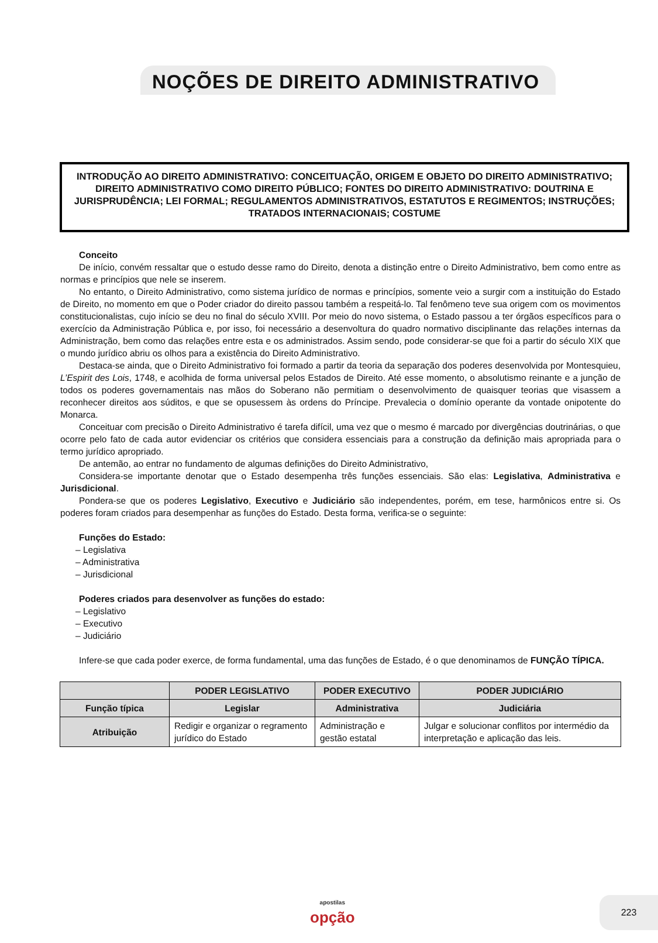NOÇÕES DE DIREITO ADMINISTRATIVO
INTRODUÇÃO AO DIREITO ADMINISTRATIVO: CONCEITUAÇÃO, ORIGEM E OBJETO DO DIREITO ADMINISTRATIVO; DIREITO ADMINISTRATIVO COMO DIREITO PÚBLICO; FONTES DO DIREITO ADMINISTRATIVO: DOUTRINA E JURISPRUDÊNCIA; LEI FORMAL; REGULAMENTOS ADMINISTRATIVOS, ESTATUTOS E REGIMENTOS; INSTRUÇÕES; TRATADOS INTERNACIONAIS; COSTUME
Conceito
De início, convém ressaltar que o estudo desse ramo do Direito, denota a distinção entre o Direito Administrativo, bem como entre as normas e princípios que nele se inserem.
No entanto, o Direito Administrativo, como sistema jurídico de normas e princípios, somente veio a surgir com a instituição do Estado de Direito, no momento em que o Poder criador do direito passou também a respeitá-lo. Tal fenômeno teve sua origem com os movimentos constitucionalistas, cujo início se deu no final do século XVIII. Por meio do novo sistema, o Estado passou a ter órgãos específicos para o exercício da Administração Pública e, por isso, foi necessário a desenvoltura do quadro normativo disciplinante das relações internas da Administração, bem como das relações entre esta e os administrados. Assim sendo, pode considerar-se que foi a partir do século XIX que o mundo jurídico abriu os olhos para a existência do Direito Administrativo.
Destaca-se ainda, que o Direito Administrativo foi formado a partir da teoria da separação dos poderes desenvolvida por Montesquieu, L’Espirit des Lois, 1748, e acolhida de forma universal pelos Estados de Direito. Até esse momento, o absolutismo reinante e a junção de todos os poderes governamentais nas mãos do Soberano não permitiam o desenvolvimento de quaisquer teorias que visassem a reconhecer direitos aos súditos, e que se opusessem às ordens do Príncipe. Prevalecia o domínio operante da vontade onipotente do Monarca.
Conceituar com precisão o Direito Administrativo é tarefa difícil, uma vez que o mesmo é marcado por divergências doutrinárias, o que ocorre pelo fato de cada autor evidenciar os critérios que considera essenciais para a construção da definição mais apropriada para o termo jurídico apropriado.
De antemão, ao entrar no fundamento de algumas definições do Direito Administrativo,
Considera-se importante denotar que o Estado desempenha três funções essenciais. São elas: Legislativa, Administrativa e Jurisdicional.
Pondera-se que os poderes Legislativo, Executivo e Judiciário são independentes, porém, em tese, harmônicos entre si. Os poderes foram criados para desempenhar as funções do Estado. Desta forma, verifica-se o seguinte:
Funções do Estado:
– Legislativa
– Administrativa
– Jurisdicional
Poderes criados para desenvolver as funções do estado:
– Legislativo
– Executivo
– Judiciário
Infere-se que cada poder exerce, de forma fundamental, uma das funções de Estado, é o que denominamos de FUNÇÃO TÍPICA.
| | PODER LEGISLATIVO | PODER EXECUTIVO | PODER JUDICIÁRIO |
| --- | --- | --- | --- |
| Função típica | Legislar | Administrativa | Judiciária |
| Atribuição | Redigir e organizar o regramento jurídico do Estado | Administração e gestão estatal | Julgar e solucionar conflitos por intermédio da interpretação e aplicação das leis. |
apostilas
opção
223